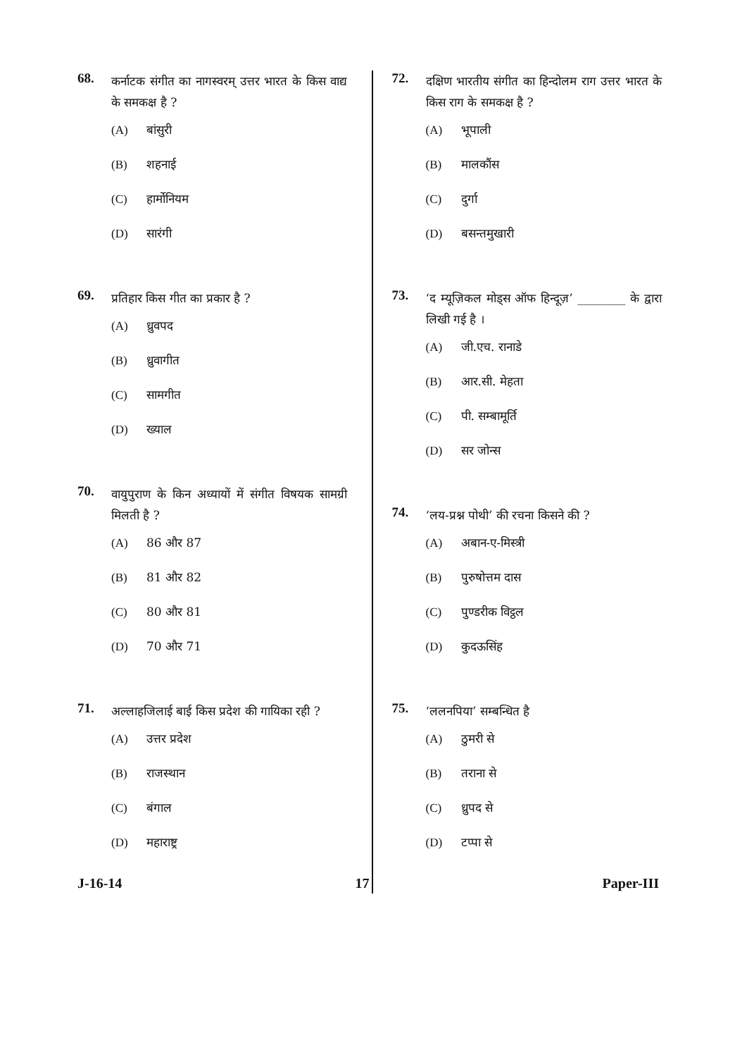68. कर्नाटक संगीत का नागस्वरम् उत्तर भारत के किस वाद्य के समकक्ष है ?
(A) बांसुरी
(B) शहनाई
(C) हार्मोनियम
(D) सारंगी
69. प्रतिहार किस गीत का प्रकार है ?
(A) ध्रुवपद
(B) ध्रुवागीत
(C) सामगीत
(D) ख्याल
70. वायुपुराण के किन अध्यायों में संगीत विषयक सामग्री मिलती है ?
(A) 86 और 87
(B) 81 और 82
(C) 80 और 81
(D) 70 और 71
71. अल्लाहजिलाई बाई किस प्रदेश की गायिका रही ?
(A) उत्तर प्रदेश
(B) राजस्थान
(C) बंगाल
(D) महाराष्ट्र
72. दक्षिण भारतीय संगीत का हिन्दोलम राग उत्तर भारत के किस राग के समकक्ष है ?
(A) भूपाली
(B) मालकौंस
(C) दुर्गा
(D) बसन्तमुखारी
73. ‘द म्यूज़िकल मोड्स ऑफ हिन्दूज़’ ________ के द्वारा लिखी गई है ।
(A) जी.एच. रानाडे
(B) आर.सी. मेहता
(C) पी. सम्बामूर्ति
(D) सर जोन्स
74. ‘लय-प्रश्न पोथी’ की रचना किसने की ?
(A) अबान-ए-मिस्त्री
(B) पुरुषोत्तम दास
(C) पुण्डरीक विट्ठल
(D) कुदऊसिंह
75. ‘ललनपिया’ सम्बन्धित है
(A) ठुमरी से
(B) तराना से
(C) ध्रुपद से
(D) टप्पा से
J-16-14 17 Paper-III